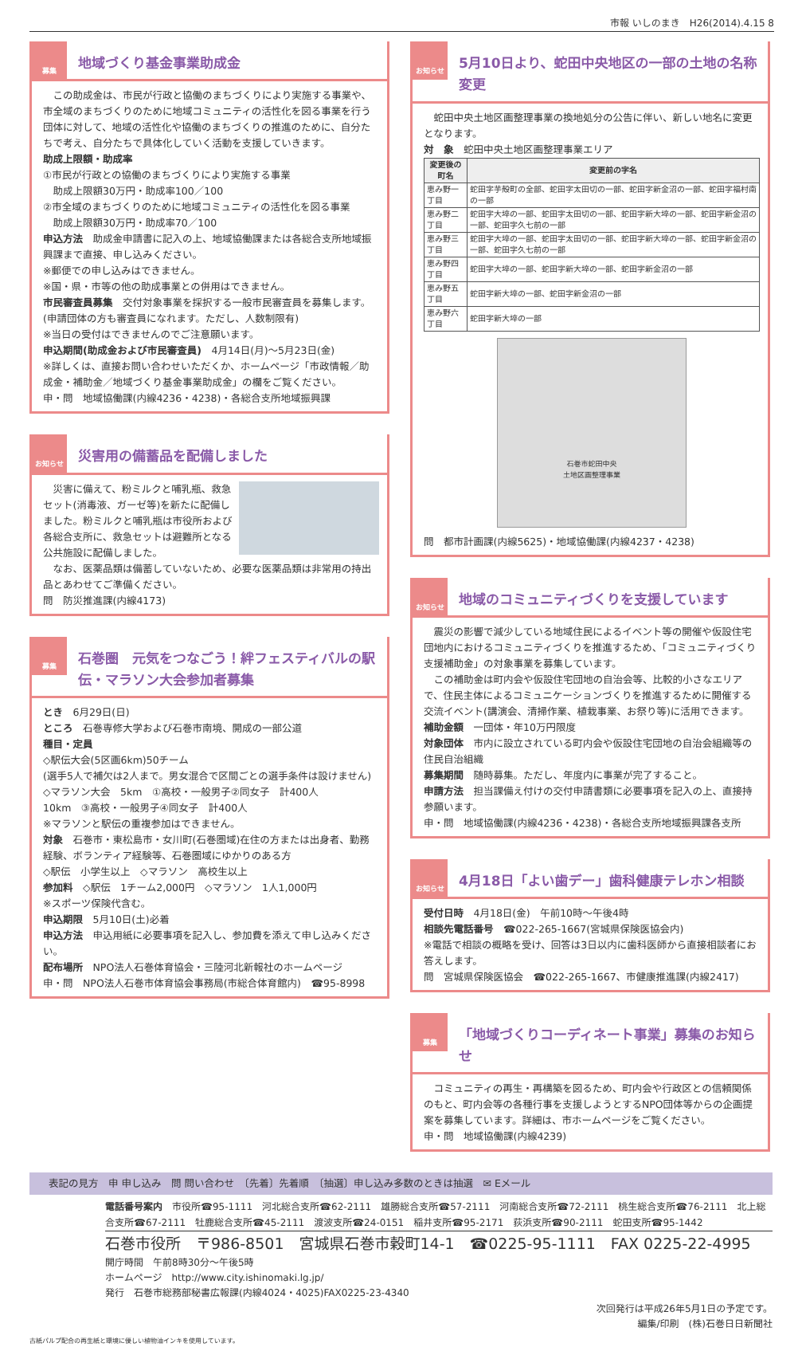市報 いしのまき　H26(2014).4.15 8
募集
地域づくり基金事業助成金
　この助成金は、市民が行政と協働のまちづくりにより実施する事業や、市全域のまちづくりのために地域コミュニティの活性化を図る事業を行う団体に対して、地域の活性化や協働のまちづくりの推進のために、自分たちで考え、自分たちで具体化していく活動を支援していきます。
助成上限額・助成率
①市民が行政との協働のまちづくりにより実施する事業
　助成上限額30万円・助成率100／100
②市全域のまちづくりのために地域コミュニティの活性化を図る事業
　助成上限額30万円・助成率70／100
申込方法　助成金申請書に記入の上、地域協働課または各総合支所地域振興課まで直接、申し込みください。
※郵便での申し込みはできません。
※国・県・市等の他の助成事業との併用はできません。
市民審査員募集　交付対象事業を採択する一般市民審査員を募集します。(申請団体の方も審査員になれます。ただし、人数制限有)
※当日の受付はできませんのでご注意願います。
申込期間(助成金および市民審査員)　4月14日(月)～5月23日(金)
※詳しくは、直接お問い合わせいただくか、ホームページ「市政情報／助成金・補助金／地域づくり基金事業助成金」の欄をご覧ください。
申・問　地域協働課(内線4236・4238)・各総合支所地域振興課
お知らせ
災害用の備蓄品を配備しました
　災害に備えて、粉ミルクと哺乳瓶、救急セット(消毒液、ガーゼ等)を新たに配備しました。粉ミルクと哺乳瓶は市役所および各総合支所に、救急セットは避難所となる公共施設に配備しました。
　なお、医薬品類は備蓄していないため、必要な医薬品類は非常用の持出品とあわせてご準備ください。
問　防災推進課(内線4173)
募集
石巻圏　元気をつなごう！絆フェスティバルの駅伝・マラソン大会参加者募集
とき　6月29日(日)
ところ　石巻専修大学および石巻市南境、開成の一部公道
種目・定員
◇駅伝大会(5区画6km)50チーム
(選手5人で補欠は2人まで。男女混合で区間ごとの選手条件は設けません)
◇マラソン大会　5km　①高校・一般男子②同女子　計400人
10km　③高校・一般男子④同女子　計400人
※マラソンと駅伝の重複参加はできません。
対象　石巻市・東松島市・女川町(石巻圏域)在住の方または出身者、勤務経験、ボランティア経験等、石巻圏域にゆかりのある方
◇駅伝　小学生以上　◇マラソン　高校生以上
参加料　◇駅伝　1チーム2,000円　◇マラソン　1人1,000円
※スポーツ保険代含む。
申込期限　5月10日(土)必着
申込方法　申込用紙に必要事項を記入し、参加費を添えて申し込みください。
配布場所　NPO法人石巻体育協会・三陸河北新報社のホームページ
申・問　NPO法人石巻市体育協会事務局(市総合体育館内)　☎95-8998
お知らせ
5月10日より、蛇田中央地区の一部の土地の名称変更
　蛇田中央土地区画整理事業の換地処分の公告に伴い、新しい地名に変更となります。
対　象　蛇田中央土地区画整理事業エリア
| 変更後の町名 | 変更前の字名 |
| --- | --- |
| 恵み野一丁目 | 蛇田字芋殻町の全部、蛇田字太田切の一部、蛇田字新金沼の一部、蛇田字福村南の一部 |
| 恵み野二丁目 | 蛇田字大埣の一部、蛇田字太田切の一部、蛇田字新大埣の一部、蛇田字新金沼の一部、蛇田字久七前の一部 |
| 恵み野三丁目 | 蛇田字大埣の一部、蛇田字太田切の一部、蛇田字新大埣の一部、蛇田字新金沼の一部、蛇田字久七前の一部 |
| 恵み野四丁目 | 蛇田字大埣の一部、蛇田字新大埣の一部、蛇田字新金沼の一部 |
| 恵み野五丁目 | 蛇田字新大埣の一部、蛇田字新金沼の一部 |
| 恵み野六丁目 | 蛇田字新大埣の一部 |
石巻市蛇田中央
土地区画整理事業
問　都市計画課(内線5625)・地域協働課(内線4237・4238)
お知らせ
地域のコミュニティづくりを支援しています
　震災の影響で減少している地域住民によるイベント等の開催や仮設住宅団地内におけるコミュニティづくりを推進するため、「コミュニティづくり支援補助金」の対象事業を募集しています。
　この補助金は町内会や仮設住宅団地の自治会等、比較的小さなエリアで、住民主体によるコミュニケーションづくりを推進するために開催する交流イベント(講演会、清掃作業、植栽事業、お祭り等)に活用できます。
補助金額　一団体・年10万円限度
対象団体　市内に設立されている町内会や仮設住宅団地の自治会組織等の住民自治組織
募集期間　随時募集。ただし、年度内に事業が完了すること。
申請方法　担当課備え付けの交付申請書類に必要事項を記入の上、直接持参願います。
申・問　地域協働課(内線4236・4238)・各総合支所地域振興課各支所
お知らせ
4月18日「よい歯デー」歯科健康テレホン相談
受付日時　4月18日(金)　午前10時～午後4時
相談先電話番号　☎022-265-1667(宮城県保険医協会内)
※電話で相談の概略を受け、回答は3日以内に歯科医師から直接相談者にお答えします。
問　宮城県保険医協会　☎022-265-1667、市健康推進課(内線2417)
募集
「地域づくりコーディネート事業」募集のお知らせ
　コミュニティの再生・再構築を図るため、町内会や行政区との信頼関係のもと、町内会等の各種行事を支援しようとするNPO団体等からの企画提案を募集しています。詳細は、市ホームページをご覧ください。
申・問　地域協働課(内線4239)
表記の見方　申 申し込み　問 問い合わせ　〔先着〕先着順　〔抽選〕申し込み多数のときは抽選　✉ Eメール
電話番号案内　市役所☎95-1111　河北総合支所☎62-2111　雄勝総合支所☎57-2111　河南総合支所☎72-2111　桃生総合支所☎76-2111　北上総合支所☎67-2111　牡鹿総合支所☎45-2111　渡波支所☎24-0151　稲井支所☎95-2171　荻浜支所☎90-2111　蛇田支所☎95-1442
石巻市役所　〒986-8501　宮城県石巻市穀町14-1　☎0225-95-1111　FAX 0225-22-4995
開庁時間　午前8時30分～午後5時
ホームページ　http://www.city.ishinomaki.lg.jp/
発行　石巻市総務部秘書広報課(内線4024・4025)FAX0225-23-4340
次回発行は平成26年5月1日の予定です。
編集/印刷　(株)石巻日日新聞社
古紙パルプ配合の再生紙と環境に優しい植物油インキを使用しています。